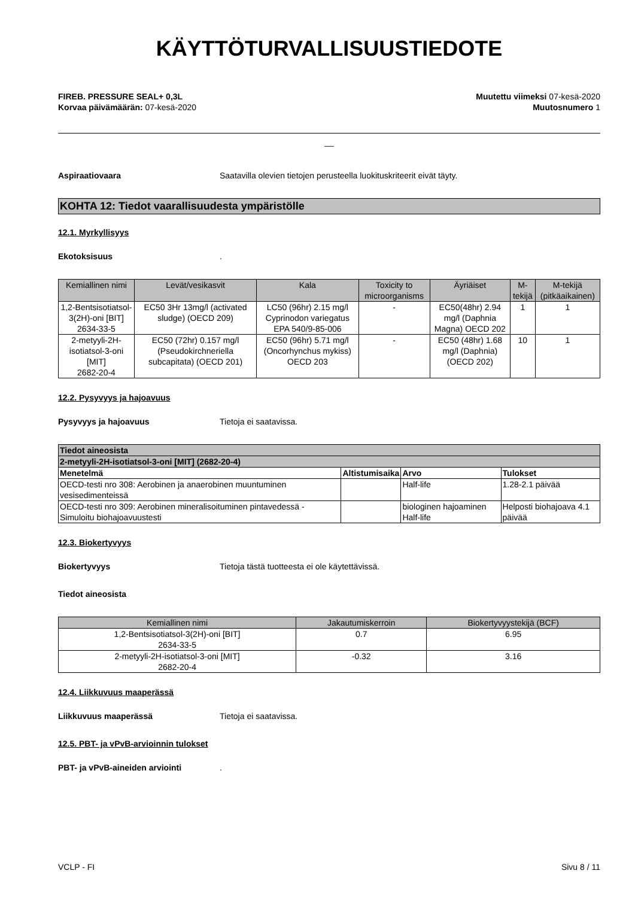KÄYTTÖTURVALLISUUSTIEDOTE
FIREB. PRESSURE SEAL+ 0,3L
Korvaa päivämäärän: 07-kesä-2020
Muutettu viimeksi 07-kesä-2020
Muutosnumero 1
__
Aspiraatiovaara Saatavilla olevien tietojen perusteella luokituskriteerit eivät täyty.
KOHTA 12: Tiedot vaarallisuudesta ympäristölle
12.1. Myrkyllisyys
Ekotoksisuus.
| Kemiallinen nimi | Levät/vesikasvit | Kala | Toxicity to microorganisms | Äyriäiset | M-tekijä | M-tekijä (pitkäaikainen) |
| --- | --- | --- | --- | --- | --- | --- |
| 1,2-Bentsisotiatsol-3(2H)-oni [BIT] 2634-33-5 | EC50 3Hr 13mg/l (activated sludge) (OECD 209) | LC50 (96hr) 2.15 mg/l Cyprinodon variegatus EPA 540/9-85-006 | - | EC50(48hr) 2.94 mg/l (Daphnia Magna) OECD 202 | 1 | 1 |
| 2-metyyli-2H-isotiatsol-3-oni [MIT] 2682-20-4 | EC50 (72hr) 0.157 mg/l (Pseudokirchneriella subcapitata) (OECD 201) | EC50 (96hr) 5.71 mg/l (Oncorhynchus mykiss) OECD 203 | - | EC50 (48hr) 1.68 mg/l (Daphnia) (OECD 202) | 10 | 1 |
12.2. Pysyvyys ja hajoavuus
Pysyvyys ja hajoavuus Tietoja ei saatavissa.
| Tiedot aineosista | | | |
| --- | --- | --- | --- |
| 2-metyyli-2H-isotiatsol-3-oni [MIT] (2682-20-4) | | | |
| Menetelmä | Altistumisaika | Arvo | Tulokset |
| OECD-testi nro 308: Aerobinen ja anaerobinen muuntuminen vesisedimenteissä | | Half-life | 1.28-2.1 päivää |
| OECD-testi nro 309: Aerobinen mineralisoituminen pintavedessä - Simuloitu biohajoavuustesti | | biologinen hajoaminen Half-life | Helposti biohajoava 4.1 päivää |
12.3. Biokertyvyys
Biokertyvyys Tietoja tästä tuotteesta ei ole käytettävissä.
Tiedot aineosista
| Kemiallinen nimi | Jakautumiskerroin | Biokertyvyystekijä (BCF) |
| --- | --- | --- |
| 1,2-Bentsisotiatsol-3(2H)-oni [BIT] 2634-33-5 | 0.7 | 6.95 |
| 2-metyyli-2H-isotiatsol-3-oni [MIT] 2682-20-4 | -0.32 | 3.16 |
12.4. Liikkuvuus maaperässä
Liikkuvuus maaperässä Tietoja ei saatavissa.
12.5. PBT- ja vPvB-arvioinnin tulokset
PBT- ja vPvB-aineiden arviointi.
VCLP - FI Sivu 8 / 11